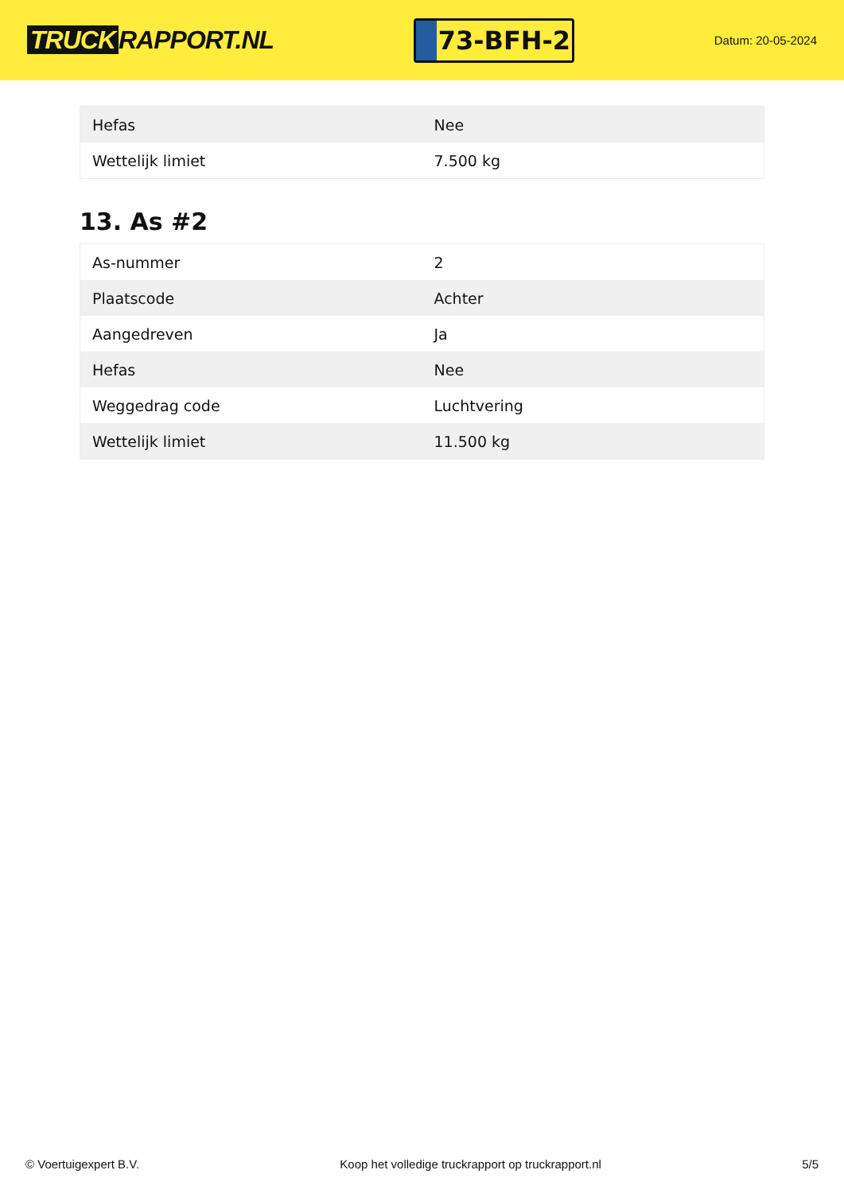TRUCK RAPPORT.NL
73-BFH-2
Datum: 20-05-2024
| Hefas | Nee |
| Wettelijk limiet | 7.500 kg |
13. As #2
| As-nummer | 2 |
| Plaatscode | Achter |
| Aangedreven | Ja |
| Hefas | Nee |
| Weggedrag code | Luchtvering |
| Wettelijk limiet | 11.500 kg |
© Voertuigexpert B.V. Koop het volledige truckrapport op truckrapport.nl 5/5